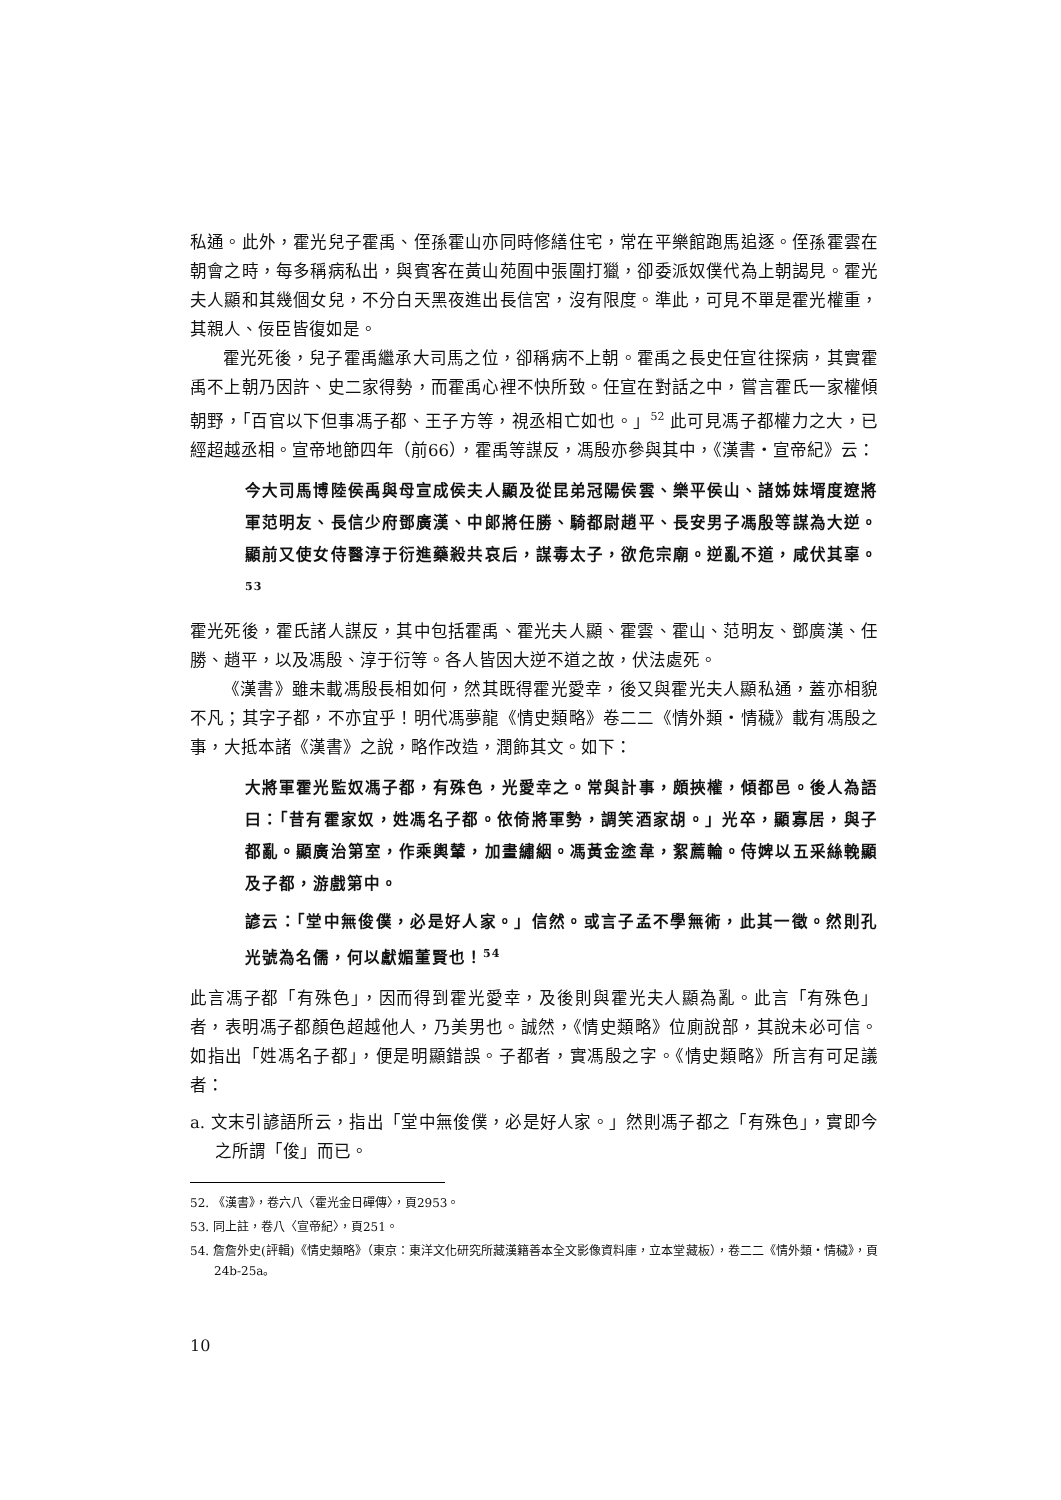私通。此外，霍光兒子霍禹、侄孫霍山亦同時修繕住宅，常在平樂館跑馬追逐。侄孫霍雲在朝會之時，每多稱病私出，與賓客在黃山苑囿中張圍打獵，卻委派奴僕代為上朝謁見。霍光夫人顯和其幾個女兒，不分白天黑夜進出長信宮，沒有限度。準此，可見不單是霍光權重，其親人、佞臣皆復如是。
霍光死後，兒子霍禹繼承大司馬之位，卻稱病不上朝。霍禹之長史任宣往探病，其實霍禹不上朝乃因許、史二家得勢，而霍禹心裡不快所致。任宣在對話之中，嘗言霍氏一家權傾朝野，「百官以下但事馮子都、王子方等，視丞相亡如也。」<sup>52</sup> 此可見馮子都權力之大，已經超越丞相。宣帝地節四年（前66），霍禹等謀反，馮殷亦參與其中，《漢書・宣帝紀》云：
今大司馬博陸侯禹與母宣成侯夫人顯及從昆弟冠陽侯雲、樂平侯山、諸姊妹壻度遼將軍范明友、長信少府鄧廣漢、中郎將任勝、騎都尉趙平、長安男子馮殷等謀為大逆。顯前又使女侍醫淳于衍進藥殺共哀后，謀毒太子，欲危宗廟。逆亂不道，咸伏其辜。<sup>53</sup>
霍光死後，霍氏諸人謀反，其中包括霍禹、霍光夫人顯、霍雲、霍山、范明友、鄧廣漢、任勝、趙平，以及馮殷、淳于衍等。各人皆因大逆不道之故，伏法處死。
《漢書》雖未載馮殷長相如何，然其既得霍光愛幸，後又與霍光夫人顯私通，蓋亦相貌不凡；其字子都，不亦宜乎！明代馮夢龍《情史類略》卷二二《情外類・情穢》載有馮殷之事，大抵本諸《漢書》之說，略作改造，潤飾其文。如下：
大將軍霍光監奴馮子都，有殊色，光愛幸之。常與計事，頗挾權，傾都邑。後人為語曰：「昔有霍家奴，姓馮名子都。依倚將軍勢，調笑酒家胡。」光卒，顯寡居，與子都亂。顯廣治第室，作乘輿輦，加畫繡絪。馮黃金塗韋，絮薦輪。侍婢以五采絲輓顯及子都，游戲第中。
諺云：「堂中無俊僕，必是好人家。」信然。或言子孟不學無術，此其一徵。然則孔光號為名儒，何以獻媚董賢也！<sup>54</sup>
此言馮子都「有殊色」，因而得到霍光愛幸，及後則與霍光夫人顯為亂。此言「有殊色」者，表明馮子都顏色超越他人，乃美男也。誠然，《情史類略》位廁說部，其說未必可信。如指出「姓馮名子都」，便是明顯錯誤。子都者，實馮殷之字。《情史類略》所言有可足議者：
a. 文末引諺語所云，指出「堂中無俊僕，必是好人家。」然則馮子都之「有殊色」，實即今之所謂「俊」而已。
52. 《漢書》，卷六八〈霍光金日磾傳〉，頁2953。
53. 同上註，卷八〈宣帝紀〉，頁251。
54. 詹詹外史(評輯)《情史類略》（東京：東洋文化研究所藏漢籍善本全文影像資料庫，立本堂藏板），卷二二《情外類・情穢》，頁24b-25a。
10